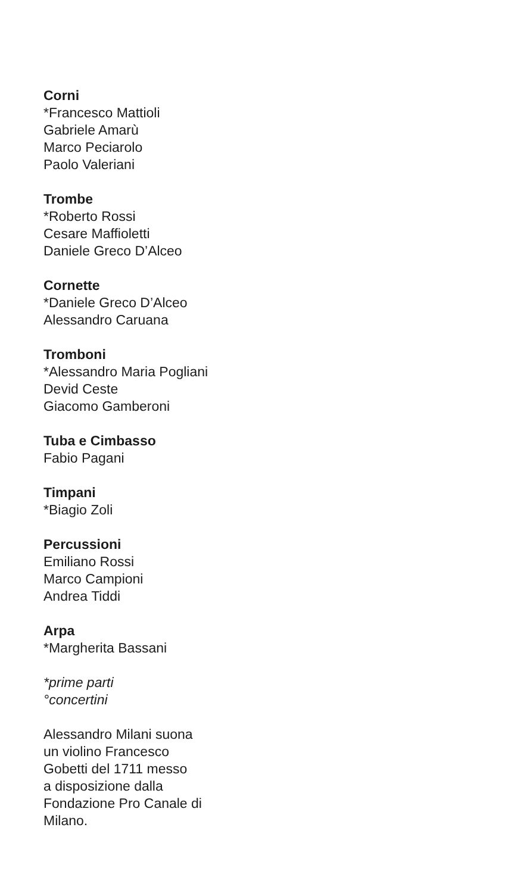Corni
*Francesco Mattioli
Gabriele Amarù
Marco Peciarolo
Paolo Valeriani
Trombe
*Roberto Rossi
Cesare Maffioletti
Daniele Greco D’Alceo
Cornette
*Daniele Greco D’Alceo
Alessandro Caruana
Tromboni
*Alessandro Maria Pogliani
Devid Ceste
Giacomo Gamberoni
Tuba e Cimbasso
Fabio Pagani
Timpani
*Biagio Zoli
Percussioni
Emiliano Rossi
Marco Campioni
Andrea Tiddi
Arpa
*Margherita Bassani
*prime parti
°concertini
Alessandro Milani suona
un violino Francesco
Gobetti del 1711 messo
a disposizione dalla
Fondazione Pro Canale di
Milano.